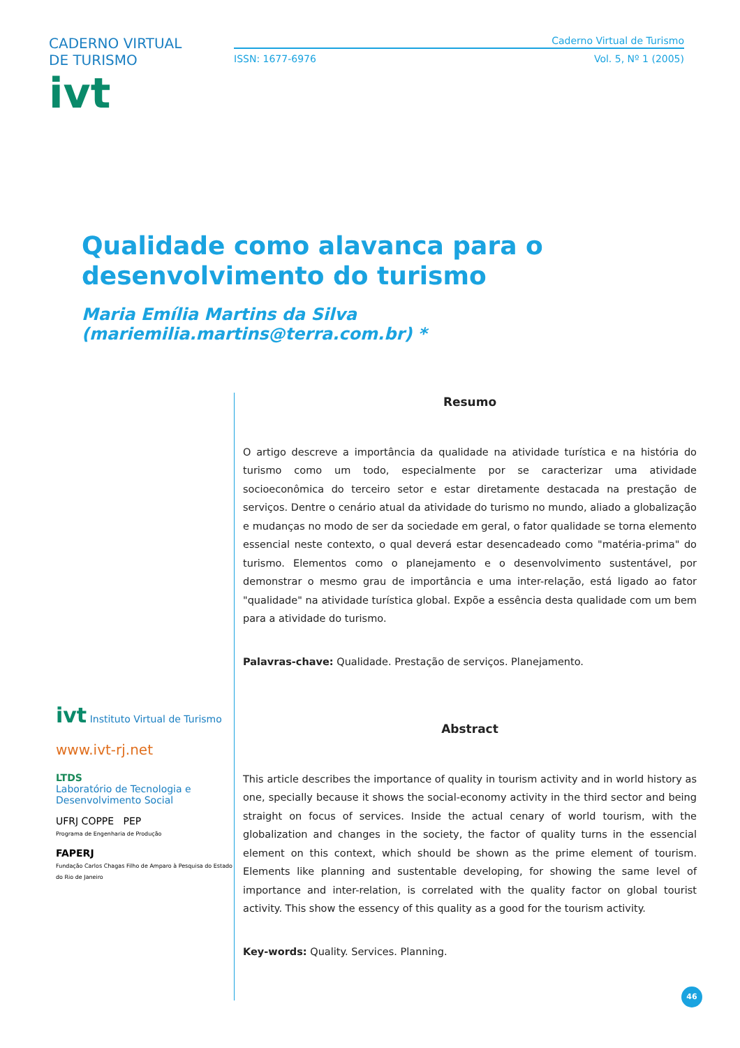CADERNO VIRTUAL DE TURISMO
ivt
Caderno Virtual de Turismo
ISSN: 1677-6976 Vol. 5, Nº 1 (2005)
Qualidade como alavanca para o
desenvolvimento do turismo
Maria Emília Martins da Silva (mariemilia.martins@terra.com.br) *
ivt Instituto Virtual de Turismo
www.ivt-rj.net
LTDS
Laboratório de Tecnologia e Desenvolvimento Social
UFRJ COPPE PEP
Programa de Engenharia de Produção
FAPERJ
Fundação Carlos Chagas Filho de Amparo à Pesquisa do Estado do Rio de Janeiro
Resumo
O artigo descreve a importância da qualidade na atividade turística e na história do turismo como um todo, especialmente por se caracterizar uma atividade socioeconômica do terceiro setor e estar diretamente destacada na prestação de serviços. Dentre o cenário atual da atividade do turismo no mundo, aliado a globalização e mudanças no modo de ser da sociedade em geral, o fator qualidade se torna elemento essencial neste contexto, o qual deverá estar desencadeado como "matéria-prima" do turismo. Elementos como o planejamento e o desenvolvimento sustentável, por demonstrar o mesmo grau de importância e uma inter-relação, está ligado ao fator "qualidade" na atividade turística global. Expõe a essência desta qualidade com um bem para a atividade do turismo.
Palavras-chave: Qualidade. Prestação de serviços. Planejamento.
Abstract
This article describes the importance of quality in tourism activity and in world history as one, specially because it shows the social-economy activity in the third sector and being straight on focus of services. Inside the actual cenary of world tourism, with the globalization and changes in the society, the factor of quality turns in the essencial element on this context, which should be shown as the prime element of tourism. Elements like planning and sustentable developing, for showing the same level of importance and inter-relation, is correlated with the quality factor on global tourist activity. This show the essency of this quality as a good for the tourism activity.
Key-words: Quality. Services. Planning.
46